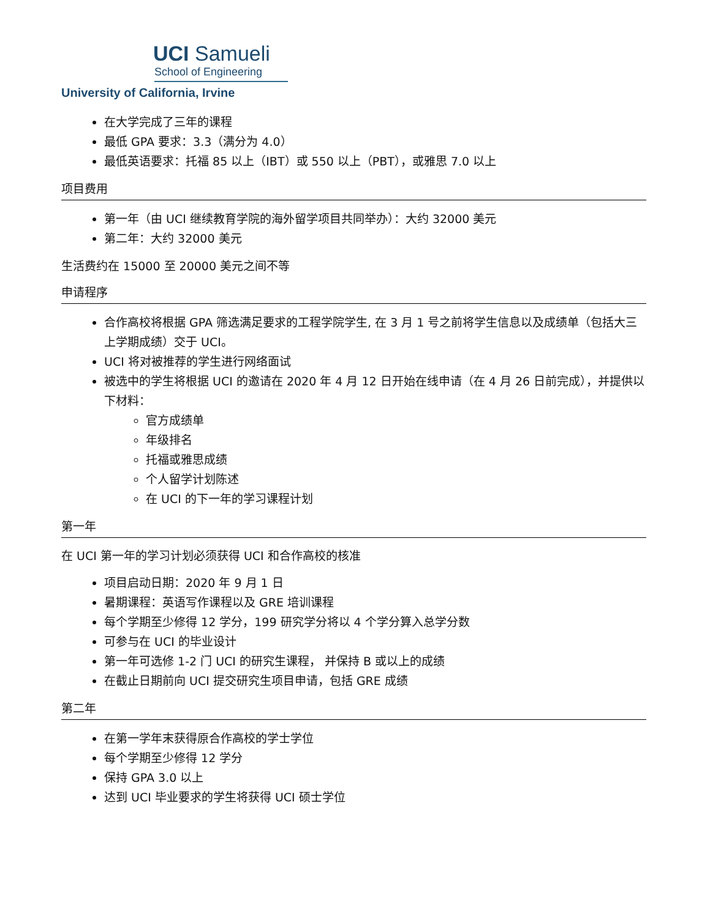UCI Samueli
School of Engineering
University of California, Irvine
在大学完成了三年的课程
最低 GPA 要求：3.3（满分为 4.0）
最低英语要求：托福 85 以上（IBT）或 550 以上（PBT），或雅思 7.0 以上
项目费用
第一年（由 UCI 继续教育学院的海外留学项目共同举办）：大约 32000 美元
第二年：大约 32000 美元
生活费约在 15000 至 20000 美元之间不等
申请程序
合作高校将根据 GPA 筛选满足要求的工程学院学生, 在 3 月 1 号之前将学生信息以及成绩单（包括大三上学期成绩）交于 UCI。
UCI 将对被推荐的学生进行网络面试
被选中的学生将根据 UCI 的邀请在 2020 年 4 月 12 日开始在线申请（在 4 月 26 日前完成），并提供以下材料：
官方成绩单
年级排名
托福或雅思成绩
个人留学计划陈述
在 UCI 的下一年的学习课程计划
第一年
在 UCI 第一年的学习计划必须获得 UCI 和合作高校的核准
项目启动日期：2020 年 9 月 1 日
暑期课程：英语写作课程以及 GRE 培训课程
每个学期至少修得 12 学分，199 研究学分将以 4 个学分算入总学分数
可参与在 UCI 的毕业设计
第一年可选修 1-2 门 UCI 的研究生课程， 并保持 B 或以上的成绩
在截止日期前向 UCI 提交研究生项目申请，包括 GRE 成绩
第二年
在第一学年末获得原合作高校的学士学位
每个学期至少修得 12 学分
保持 GPA 3.0 以上
达到 UCI 毕业要求的学生将获得 UCI 硕士学位